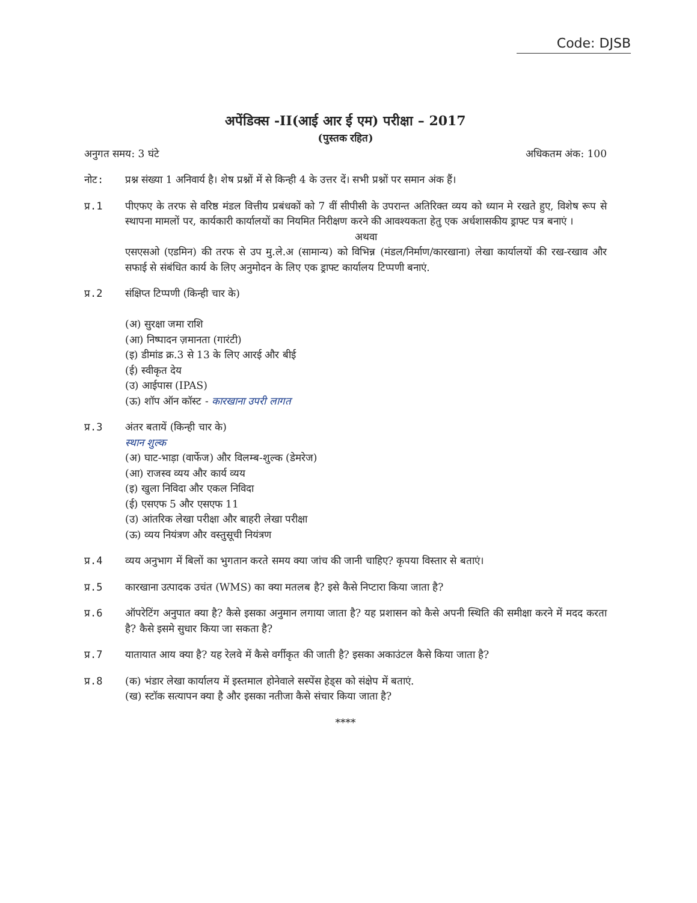Code: DJSB
अपेंडिक्स -II(आई आर ई एम) परीक्षा – 2017
(पुस्तक रहित)
अनुगत समय: 3 घंटे अधिकतम अंक: 100
नोट: प्रश्न संख्या 1 अनिवार्य है। शेष प्रश्नों में से किन्ही 4 के उत्तर दें। सभी प्रश्नों पर समान अंक हैं।
प्र.1 पीएफए के तरफ से वरिष्ठ मंडल वित्तीय प्रबंधकों को 7 वीं सीपीसी के उपरान्त अतिरिक्त व्यय को ध्यान मे रखते हुए, विशेष रूप से स्थापना मामलों पर, कार्यकारी कार्यालयों का नियमित निरीक्षण करने की आवश्यकता हेतु एक अर्धशासकीय ड्राफ्ट पत्र बनाएं ।
अथवा
एसएसओ (एडमिन) की तरफ से उप मु.ले.अ (सामान्य) को विभिन्न (मंडल/निर्माण/कारखाना) लेखा कार्यालयों की रख-रखाव और सफाई से संबंधित कार्य के लिए अनुमोदन के लिए एक ड्राफ्ट कार्यालय टिप्पणी बनाएं.
प्र.2 संक्षिप्त टिप्पणी (किन्ही चार के)
(अ) सुरक्षा जमा राशि
(आ) निष्पादन ज़मानता (गारंटी)
(इ) डीमांड क्र.3 से 13 के लिए आरई और बीई
(ई) स्वीकृत देय
(उ) आईपास (IPAS)
(ऊ) शॉप ऑन कॉस्ट - कारखाना उपरी लागत
प्र.3 अंतर बतायें (किन्ही चार के)
स्थान शुल्क
(अ) घाट-भाड़ा (वार्फेज) और विलम्ब-शुल्क (डेमरेज)
(आ) राजस्व व्यय और कार्य व्यय
(इ) खुला निविदा और एकल निविदा
(ई) एसएफ 5 और एसएफ 11
(उ) आंतरिक लेखा परीक्षा और बाहरी लेखा परीक्षा
(ऊ) व्यय नियंत्रण और वस्तुसूची नियंत्रण
प्र.4 व्यय अनुभाग में बिलों का भुगतान करते समय क्या जांच की जानी चाहिए? कृपया विस्तार से बताएं।
प्र.5 कारखाना उत्पादक उचंत (WMS) का क्या मतलब है? इसे कैसे निप्टारा किया जाता है?
प्र.6 ऑपरेटिंग अनुपात क्या है? कैसे इसका अनुमान लगाया जाता है? यह प्रशासन को कैसे अपनी स्थिति की समीक्षा करने में मदद करता है? कैसे इसमे सुधार किया जा सकता है?
प्र.7 यातायात आय क्या है? यह रेलवे में कैसे वर्गीकृत की जाती है? इसका अकाउंटल कैसे किया जाता है?
प्र.8 (क) भंडार लेखा कार्यालय में इस्तमाल होनेवाले सस्पेंस हेड्स को संक्षेप में बताएं.
(ख) स्टॉक सत्यापन क्या है और इसका नतीजा कैसे संचार किया जाता है?
****